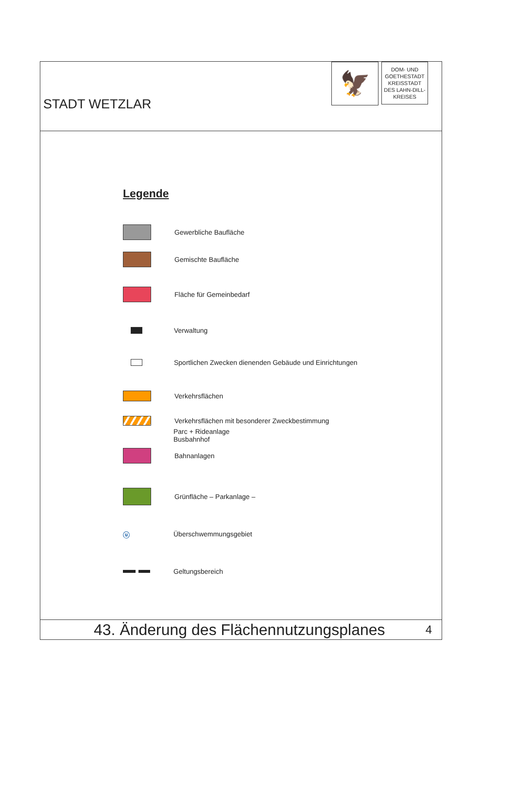STADT WETZLAR
🦅
DOM- UND
GOETHESTADT
KREISSTADT
DES LAHN-DILL-
KREISES
Legende
Gewerbliche Baufläche
Gemischte Baufläche
Fläche für Gemeinbedarf
Verwaltung
Sportlichen Zwecken dienenden Gebäude und Einrichtungen
Verkehrsflächen
Verkehrsflächen mit besonderer Zweckbestimmung
Parc + Rideanlage
Busbahnhof
Bahnanlagen
Grünfläche – Parkanlage –
ⓤ
Überschwemmungsgebiet
Geltungsbereich
43. Änderung des Flächennutzungsplanes 4